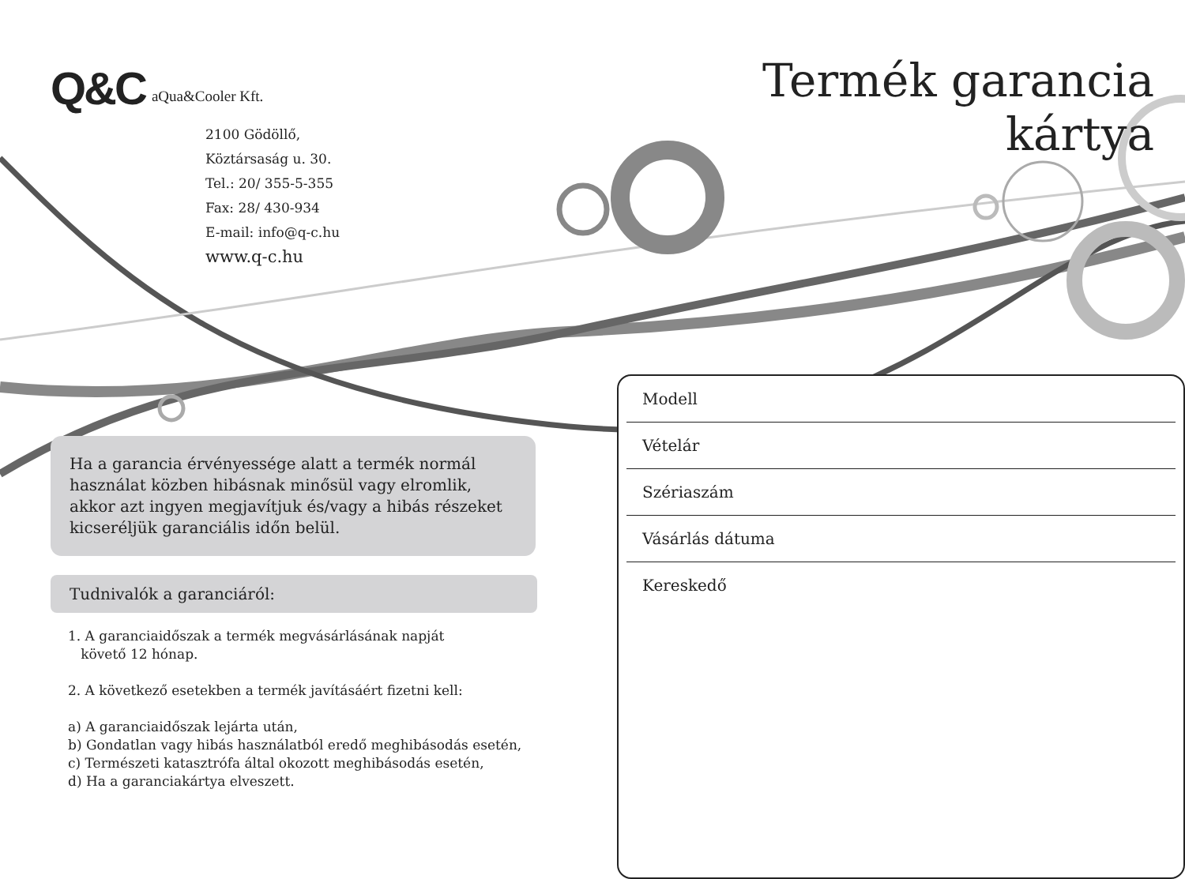Q&C aQua&Cooler Kft.
2100 Gödöllő,
Köztársaság u. 30.
Tel.: 20/ 355-5-355
Fax: 28/ 430-934
E-mail: info@q-c.hu
www.q-c.hu
Ha a garancia érvényessége alatt a termék normál használat közben hibásnak minősül vagy elromlik, akkor azt ingyen megjavítjuk és/vagy a hibás részeket kicseréljük garanciális időn belül.
Tudnivalók a garanciáról:
1. A garanciaidőszak a termék megvásárlásának napját
követő 12 hónap.
2. A következő esetekben a termék javításáért fizetni kell:
a) A garanciaidőszak lejárta után,
b) Gondatlan vagy hibás használatból eredő meghibásodás esetén,
c) Természeti katasztrófa által okozott meghibásodás esetén,
d) Ha a garanciakártya elveszett.
Termék garancia kártya
Modell
Vételár
Szériaszám
Vásárlás dátuma
Kereskedő